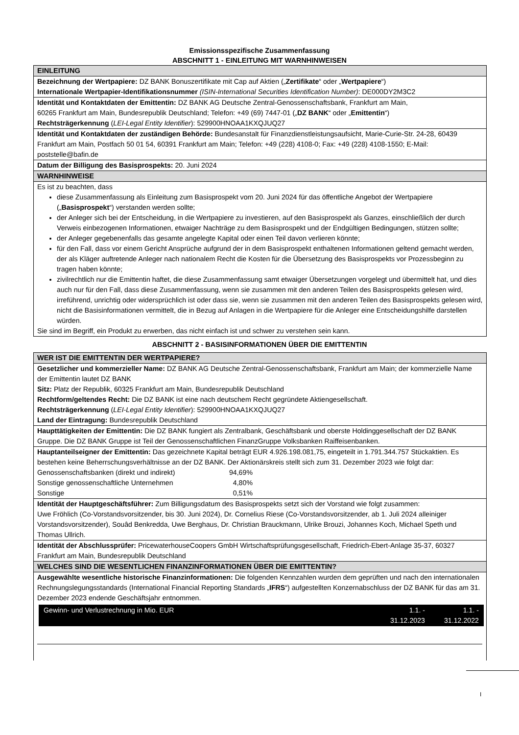Emissionsspezifische Zusammenfassung
ABSCHNITT 1 - EINLEITUNG MIT WARNHINWEISEN
EINLEITUNG
Bezeichnung der Wertpapiere: DZ BANK Bonuszertifikate mit Cap auf Aktien („Zertifikate“ oder „Wertpapiere“)
Internationale Wertpapier-Identifikationsnummer (ISIN-International Securities Identification Number): DE000DY2M3C2
Identität und Kontaktdaten der Emittentin: DZ BANK AG Deutsche Zentral-Genossenschaftsbank, Frankfurt am Main,
60265 Frankfurt am Main, Bundesrepublik Deutschland; Telefon: +49 (69) 7447-01 („DZ BANK“ oder „Emittentin“)
Rechtsträgerkennung (LEI-Legal Entity Identifier): 529900HNOAA1KXQJUQ27
Identität und Kontaktdaten der zuständigen Behörde: Bundesanstalt für Finanzdienstleistungsaufsicht, Marie-Curie-Str. 24-28, 60439 Frankfurt am Main, Postfach 50 01 54, 60391 Frankfurt am Main; Telefon: +49 (228) 4108-0; Fax: +49 (228) 4108-1550; E-Mail: poststelle@bafin.de
Datum der Billigung des Basisprospekts: 20. Juni 2024
WARNHINWEISE
Es ist zu beachten, dass
diese Zusammenfassung als Einleitung zum Basisprospekt vom 20. Juni 2024 für das öffentliche Angebot der Wertpapiere („Basisprospekt“) verstanden werden sollte;
der Anleger sich bei der Entscheidung, in die Wertpapiere zu investieren, auf den Basisprospekt als Ganzes, einschließlich der durch Verweis einbezogenen Informationen, etwaiger Nachträge zu dem Basisprospekt und der Endgültigen Bedingungen, stützen sollte;
der Anleger gegebenenfalls das gesamte angelegte Kapital oder einen Teil davon verlieren könnte;
für den Fall, dass vor einem Gericht Ansprüche aufgrund der in dem Basisprospekt enthaltenen Informationen geltend gemacht werden, der als Kläger auftretende Anleger nach nationalem Recht die Kosten für die Übersetzung des Basisprospekts vor Prozessbeginn zu tragen haben könnte;
zivilrechtlich nur die Emittentin haftet, die diese Zusammenfassung samt etwaiger Übersetzungen vorgelegt und übermittelt hat, und dies auch nur für den Fall, dass diese Zusammenfassung, wenn sie zusammen mit den anderen Teilen des Basisprospekts gelesen wird, irreführend, unrichtig oder widersprüchlich ist oder dass sie, wenn sie zusammen mit den anderen Teilen des Basisprospekts gelesen wird, nicht die Basisinformationen vermittelt, die in Bezug auf Anlagen in die Wertpapiere für die Anleger eine Entscheidungshilfe darstellen würden.
Sie sind im Begriff, ein Produkt zu erwerben, das nicht einfach ist und schwer zu verstehen sein kann.
ABSCHNITT 2 - BASISINFORMATIONEN ÜBER DIE EMITTENTIN
WER IST DIE EMITTENTIN DER WERTPAPIERE?
Gesetzlicher und kommerzieller Name: DZ BANK AG Deutsche Zentral-Genossenschaftsbank, Frankfurt am Main; der kommerzielle Name der Emittentin lautet DZ BANK
Sitz: Platz der Republik, 60325 Frankfurt am Main, Bundesrepublik Deutschland
Rechtform/geltendes Recht: Die DZ BANK ist eine nach deutschem Recht gegründete Aktiengesellschaft.
Rechtsträgerkennung (LEI-Legal Entity Identifier): 529900HNOAA1KXQJUQ27
Land der Eintragung: Bundesrepublik Deutschland
Haupttätigkeiten der Emittentin: Die DZ BANK fungiert als Zentralbank, Geschäftsbank und oberste Holdinggesellschaft der DZ BANK Gruppe. Die DZ BANK Gruppe ist Teil der Genossenschaftlichen FinanzGruppe Volksbanken Raiffeisenbanken.
Hauptanteilseigner der Emittentin: Das gezeichnete Kapital beträgt EUR 4.926.198.081,75, eingeteilt in 1.791.344.757 Stückaktien. Es bestehen keine Beherrschungsverhältnisse an der DZ BANK. Der Aktionärskreis stellt sich zum 31. Dezember 2023 wie folgt dar:
| Genossenschaftsbanken (direkt und indirekt) | 94,69% |
| Sonstige genossenschaftliche Unternehmen | 4,80% |
| Sonstige | 0,51% |
Identität der Hauptgeschäftsführer: Zum Billigungsdatum des Basisprospekts setzt sich der Vorstand wie folgt zusammen:
Uwe Fröhlich (Co-Vorstandsvorsitzender, bis 30. Juni 2024), Dr. Cornelius Riese (Co-Vorstandsvorsitzender, ab 1. Juli 2024 alleiniger Vorstandsvorsitzender), Souâd Benkredda, Uwe Berghaus, Dr. Christian Brauckmann, Ulrike Brouzi, Johannes Koch, Michael Speth und Thomas Ullrich.
Identität der Abschlussprüfer: PricewaterhouseCoopers GmbH Wirtschaftsprüfungsgesellschaft, Friedrich-Ebert-Anlage 35-37, 60327 Frankfurt am Main, Bundesrepublik Deutschland
WELCHES SIND DIE WESENTLICHEN FINANZINFORMATIONEN ÜBER DIE EMITTENTIN?
Ausgewählte wesentliche historische Finanzinformationen: Die folgenden Kennzahlen wurden dem geprüften und nach den internationalen Rechnungslegungsstandards (International Financial Reporting Standards „IFRS“) aufgestellten Konzernabschluss der DZ BANK für das am 31. Dezember 2023 endende Geschäftsjahr entnommen.
| Gewinn- und Verlustrechnung in Mio. EUR | 1.1. - 31.12.2023 | 1.1. - 31.12.2022 |
I